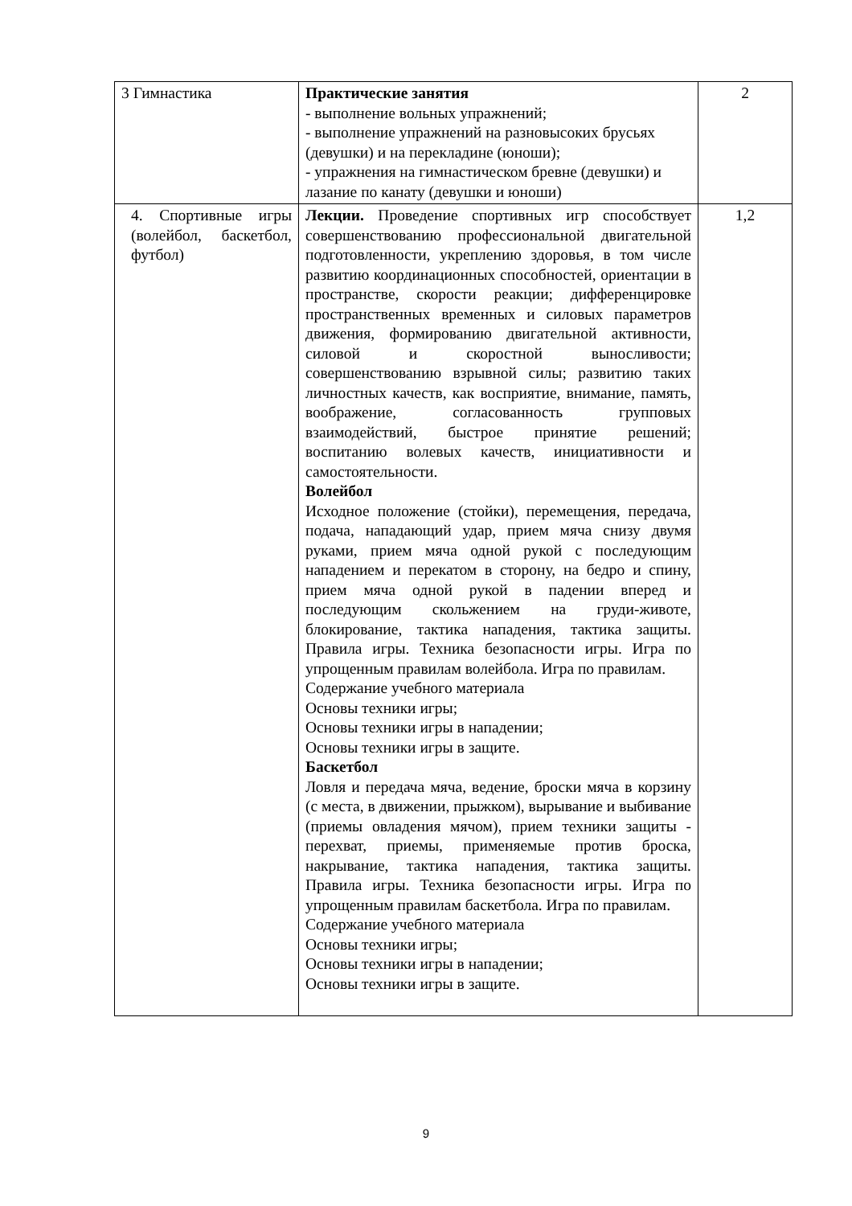| 3 Гимнастика | Практические занятия - выполнение вольных упражнений; - выполнение упражнений на разновысоких брусьях (девушки) и на перекладине (юноши); - упражнения на гимнастическом бревне (девушки) и лазание по канату (девушки и юноши) | 2 |
| 4. Спортивные игры (волейбол, баскетбол, футбол) | Лекции. Проведение спортивных игр способствует совершенствованию профессиональной двигательной подготовленности, укреплению здоровья, в том числе развитию координационных способностей, ориентации в пространстве, скорости реакции; дифференцировке пространственных временных и силовых параметров движения, формированию двигательной активности, силовой и скоростной выносливости; совершенствованию взрывной силы; развитию таких личностных качеств, как восприятие, внимание, память, воображение, согласованность групповых взаимодействий, быстрое принятие решений; воспитанию волевых качеств, инициативности и самостоятельности. Волейбол Исходное положение (стойки), перемещения, передача, подача, нападающий удар, прием мяча снизу двумя руками, прием мяча одной рукой с последующим нападением и перекатом в сторону, на бедро и спину, прием мяча одной рукой в падении вперед и последующим скольжением на груди-животе, блокирование, тактика нападения, тактика защиты. Правила игры. Техника безопасности игры. Игра по упрощенным правилам волейбола. Игра по правилам. Содержание учебного материала Основы техники игры; Основы техники игры в нападении; Основы техники игры в защите. Баскетбол Ловля и передача мяча, ведение, броски мяча в корзину (с места, в движении, прыжком), вырывание и выбивание (приемы овладения мячом), прием техники защиты - перехват, приемы, применяемые против броска, накрывание, тактика нападения, тактика защиты. Правила игры. Техника безопасности игры. Игра по упрощенным правилам баскетбола. Игра по правилам. Содержание учебного материала Основы техники игры; Основы техники игры в нападении; Основы техники игры в защите. | 1,2 |
9